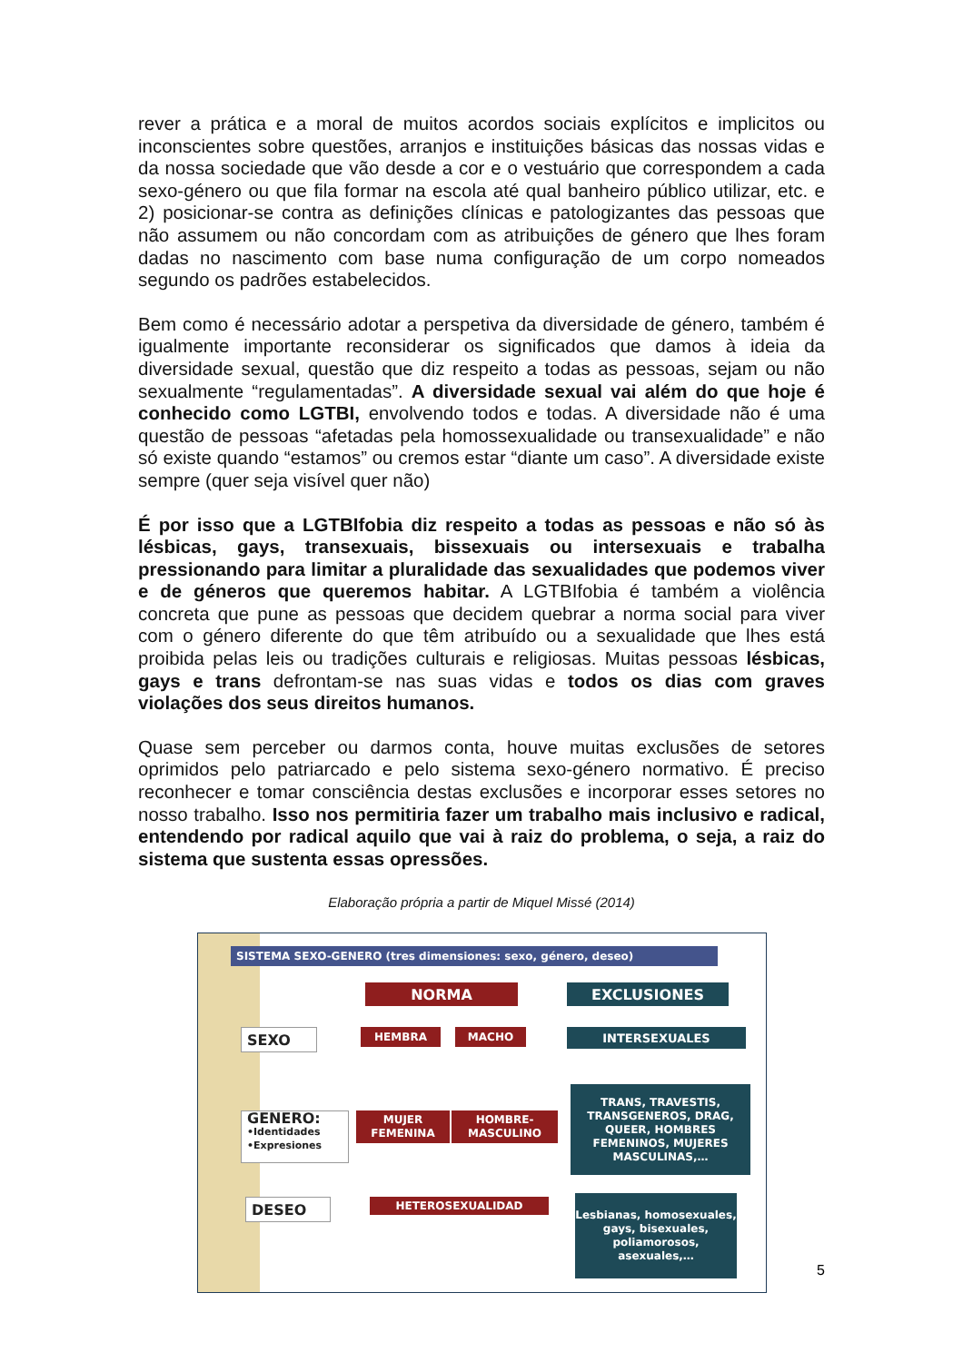rever a prática e a moral de muitos acordos sociais explícitos e implicitos ou inconscientes sobre questões, arranjos e instituições básicas das nossas vidas e da nossa sociedade que vão desde a cor e o vestuário que correspondem a cada sexo-género ou que fila formar na escola até qual banheiro público utilizar, etc. e 2) posicionar-se contra as definições clínicas e patologizantes das pessoas que não assumem ou não concordam com as atribuições de género que lhes foram dadas no nascimento com base numa configuração de um corpo nomeados segundo os padrões estabelecidos.
Bem como é necessário adotar a perspetiva da diversidade de género, também é igualmente importante reconsiderar os significados que damos à ideia da diversidade sexual, questão que diz respeito a todas as pessoas, sejam ou não sexualmente “regulamentadas”. A diversidade sexual vai além do que hoje é conhecido como LGTBI, envolvendo todos e todas. A diversidade não é uma questão de pessoas “afetadas pela homossexualidade ou transexualidade” e não só existe quando “estamos” ou cremos estar “diante um caso”. A diversidade existe sempre (quer seja visível quer não)
É por isso que a LGTBIfobia diz respeito a todas as pessoas e não só às lésbicas, gays, transexuais, bissexuais ou intersexuais e trabalha pressionando para limitar a pluralidade das sexualidades que podemos viver e de géneros que queremos habitar. A LGTBIfobia é também a violência concreta que pune as pessoas que decidem quebrar a norma social para viver com o género diferente do que têm atribuído ou a sexualidade que lhes está proibida pelas leis ou tradições culturais e religiosas. Muitas pessoas lésbicas, gays e trans defrontam-se nas suas vidas e todos os dias com graves violações dos seus direitos humanos.
Quase sem perceber ou darmos conta, houve muitas exclusões de setores oprimidos pelo patriarcado e pelo sistema sexo-género normativo. É preciso reconhecer e tomar consciência destas exclusões e incorporar esses setores no nosso trabalho. Isso nos permitiria fazer um trabalho mais inclusivo e radical, entendendo por radical aquilo que vai à raiz do problema, o seja, a raiz do sistema que sustenta essas opressões.
Elaboração própria a partir de Miquel Missé (2014)
SISTEMA SEXO-GENERO (tres dimensiones: sexo, género, deseo)
NORMA EXCLUSIONES
SEXO HEMBRA MACHO INTERSEXUALES
GENERO:
•Identidades
•Expresiones
MUJER FEMENINA HOMBRE-MASCULINO
TRANS, TRAVESTIS, TRANSGENEROS, DRAG, QUEER, HOMBRES FEMENINOS, MUJERES MASCULINAS,…
DESEO HETEROSEXUALIDAD
Lesbianas, homosexuales, gays, bisexuales, poliamorosos, asexuales,…
5